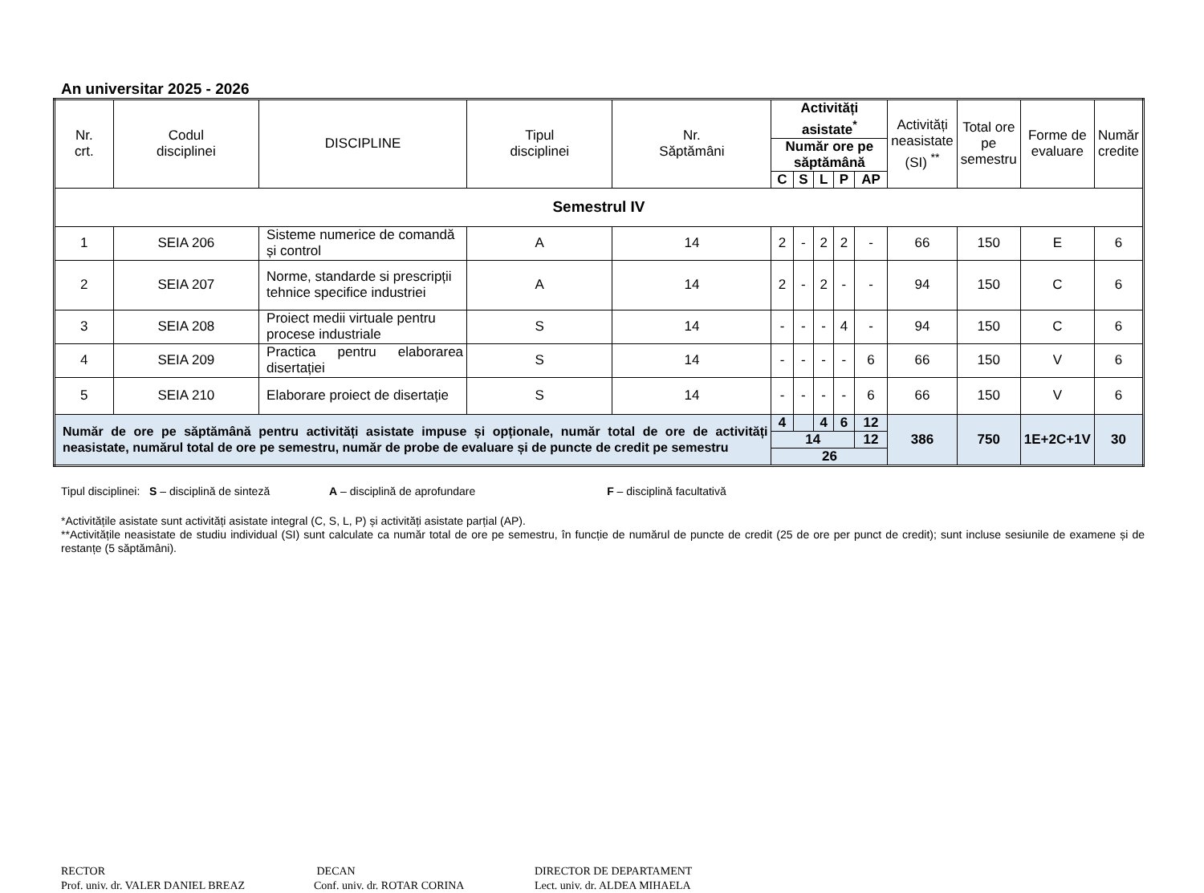An universitar 2025 - 2026
| Nr. crt. | Codul disciplinei | DISCIPLINE | Tipul disciplinei | Nr. Săptămâni | Activități asistate<sup>*</sup> | | | | | Activități neasistate (SI) <sup>**</sup> | Total ore pe semestru | Forme de evaluare | Număr credite |
| --- | --- | --- | --- | --- | --- | --- | --- | --- | --- | --- | --- | --- | --- |
| | | | | | Număr ore pe săptămână | | | | | | | | |
| | | | | | C | S | L | P | AP | | | | |
| Semestrul IV | | | | | | | | | | | | | |
| 1 | SEIA 206 | Sisteme numerice de comandă și control | A | 14 | 2 | - | 2 | 2 | - | 66 | 150 | E | 6 |
| 2 | SEIA 207 | Norme, standarde si prescripții tehnice specifice industriei | A | 14 | 2 | - | 2 | - | - | 94 | 150 | C | 6 |
| 3 | SEIA 208 | Proiect medii virtuale pentru procese industriale | S | 14 | - | - | - | 4 | - | 94 | 150 | C | 6 |
| 4 | SEIA 209 | Practica pentru elaborarea disertației | S | 14 | - | - | - | - | 6 | 66 | 150 | V | 6 |
| 5 | SEIA 210 | Elaborare proiect de disertație | S | 14 | - | - | - | - | 6 | 66 | 150 | V | 6 |
| Număr de ore pe săptămână pentru activități asistate impuse și opționale, număr total de ore de activități neasistate, numărul total de ore pe semestru, număr de probe de evaluare și de puncte de credit pe semestru | | | | | 4 | | 4 | 6 | 12 | 386 | 750 | 1E+2C+1V | 30 |
| | | | | | 14 | | | | 12 | | | | |
| | | | | | 26 | | | | | | | | |
Tipul disciplinei: S – disciplină de sinteză A – disciplină de aprofundare F – disciplină facultativă
*Activitățile asistate sunt activități asistate integral (C, S, L, P) și activități asistate parțial (AP).
**Activitățile neasistate de studiu individual (SI) sunt calculate ca număr total de ore pe semestru, în funcție de numărul de puncte de credit (25 de ore per punct de credit); sunt incluse sesiunile de examene și de restanțe (5 săptămâni).
RECTOR
Prof. univ. dr. VALER DANIEL BREAZ
DECAN
Conf. univ. dr. ROTAR CORINA
DIRECTOR DE DEPARTAMENT
Lect. univ. dr. ALDEA MIHAELA